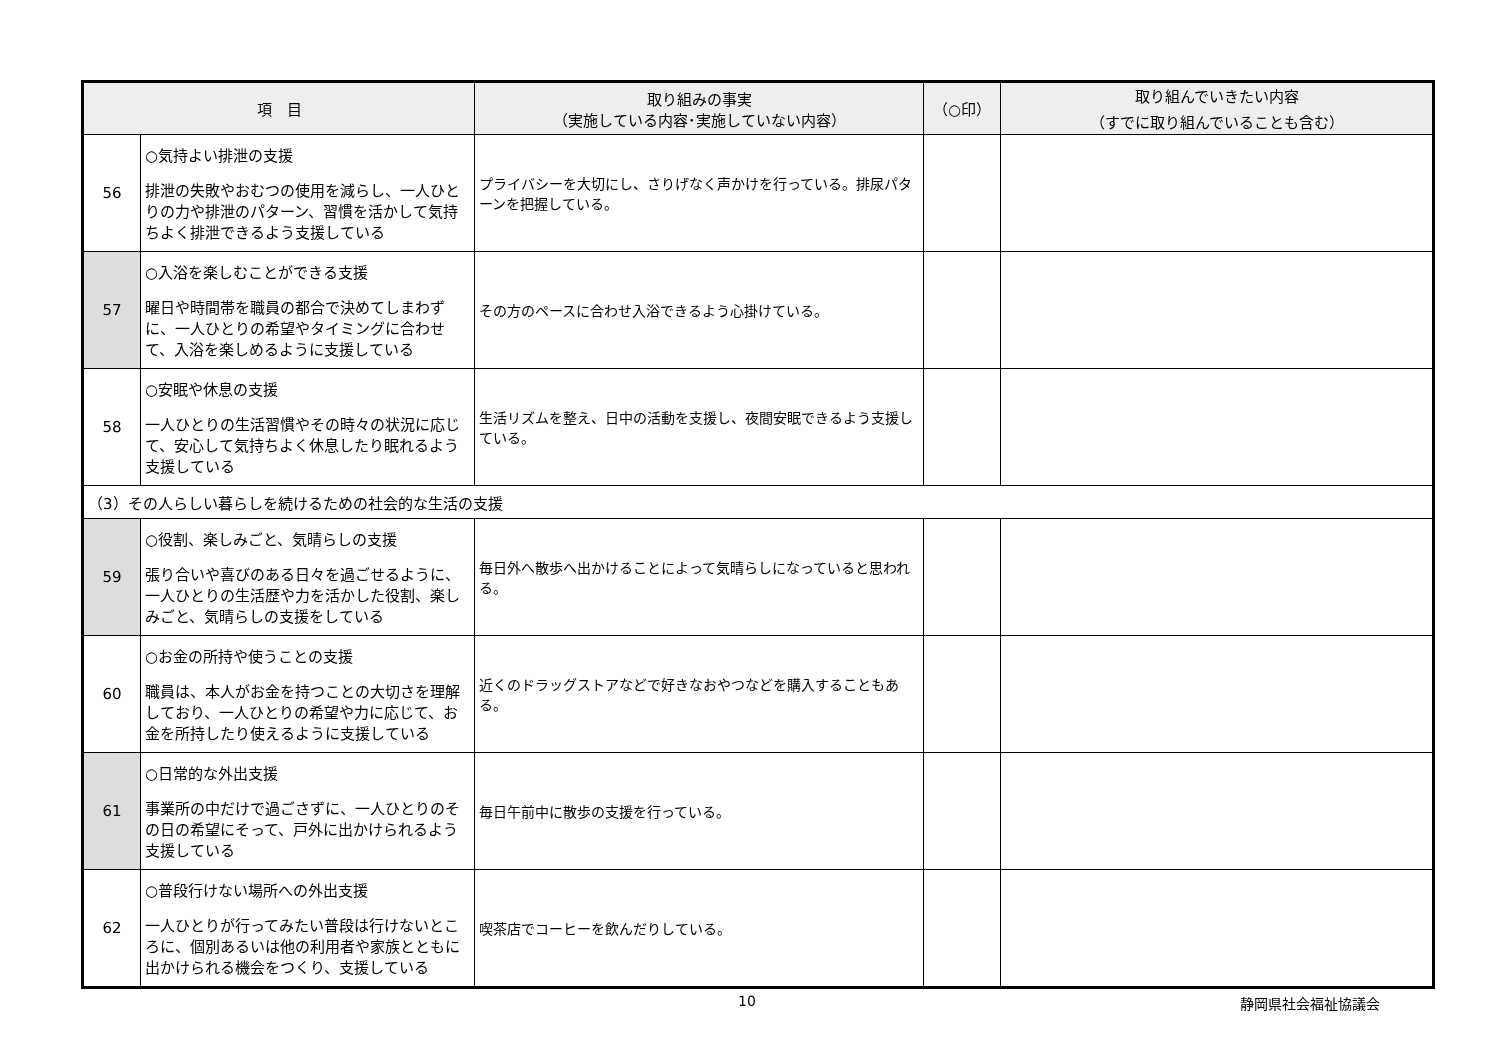| 項 目 | | 取り組みの事実 （実施している内容･実施していない内容） | （○印） | 取り組んでいきたい内容 （すでに取り組んでいることも含む） |
| --- | --- | --- | --- | --- |
| 56 | ○気持よい排泄の支援 排泄の失敗やおむつの使用を減らし、一人ひとりの力や排泄のパターン、習慣を活かして気持ちよく排泄できるよう支援している | プライバシーを大切にし、さりげなく声かけを行っている。排尿パターンを把握している。 | | |
| 57 | ○入浴を楽しむことができる支援 曜日や時間帯を職員の都合で決めてしまわずに、一人ひとりの希望やタイミングに合わせて、入浴を楽しめるように支援している | その方のペースに合わせ入浴できるよう心掛けている。 | | |
| 58 | ○安眠や休息の支援 一人ひとりの生活習慣やその時々の状況に応じて、安心して気持ちよく休息したり眠れるよう支援している | 生活リズムを整え、日中の活動を支援し、夜間安眠できるよう支援している。 | | |
| （3）その人らしい暮らしを続けるための社会的な生活の支援 | | | | |
| 59 | ○役割、楽しみごと、気晴らしの支援 張り合いや喜びのある日々を過ごせるように、一人ひとりの生活歴や力を活かした役割、楽しみごと、気晴らしの支援をしている | 毎日外へ散歩へ出かけることによって気晴らしになっていると思われる。 | | |
| 60 | ○お金の所持や使うことの支援 職員は、本人がお金を持つことの大切さを理解しており、一人ひとりの希望や力に応じて、お金を所持したり使えるように支援している | 近くのドラッグストアなどで好きなおやつなどを購入することもある。 | | |
| 61 | ○日常的な外出支援 事業所の中だけで過ごさずに、一人ひとりのその日の希望にそって、戸外に出かけられるよう支援している | 毎日午前中に散歩の支援を行っている。 | | |
| 62 | ○普段行けない場所への外出支援 一人ひとりが行ってみたい普段は行けないところに、個別あるいは他の利用者や家族とともに出かけられる機会をつくり、支援している | 喫茶店でコーヒーを飲んだりしている。 | | |
10 静岡県社会福祉協議会